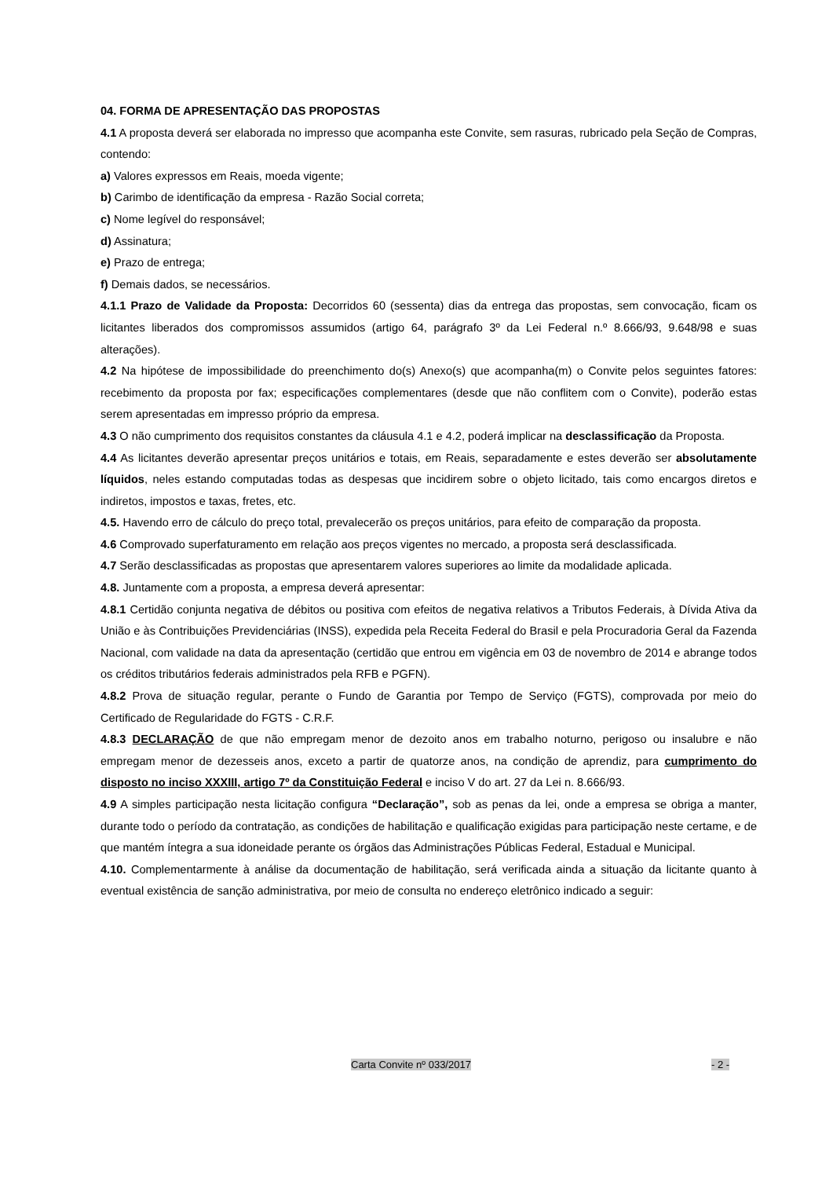04. FORMA DE APRESENTAÇÃO DAS PROPOSTAS
4.1 A proposta deverá ser elaborada no impresso que acompanha este Convite, sem rasuras, rubricado pela Seção de Compras, contendo:
a) Valores expressos em Reais, moeda vigente;
b) Carimbo de identificação da empresa - Razão Social correta;
c) Nome legível do responsável;
d) Assinatura;
e) Prazo de entrega;
f) Demais dados, se necessários.
4.1.1 Prazo de Validade da Proposta: Decorridos 60 (sessenta) dias da entrega das propostas, sem convocação, ficam os licitantes liberados dos compromissos assumidos (artigo 64, parágrafo 3º da Lei Federal n.º 8.666/93, 9.648/98 e suas alterações).
4.2 Na hipótese de impossibilidade do preenchimento do(s) Anexo(s) que acompanha(m) o Convite pelos seguintes fatores: recebimento da proposta por fax; especificações complementares (desde que não conflitem com o Convite), poderão estas serem apresentadas em impresso próprio da empresa.
4.3 O não cumprimento dos requisitos constantes da cláusula 4.1 e 4.2, poderá implicar na desclassificação da Proposta.
4.4 As licitantes deverão apresentar preços unitários e totais, em Reais, separadamente e estes deverão ser absolutamente líquidos, neles estando computadas todas as despesas que incidirem sobre o objeto licitado, tais como encargos diretos e indiretos, impostos e taxas, fretes, etc.
4.5. Havendo erro de cálculo do preço total, prevalecerão os preços unitários, para efeito de comparação da proposta.
4.6 Comprovado superfaturamento em relação aos preços vigentes no mercado, a proposta será desclassificada.
4.7 Serão desclassificadas as propostas que apresentarem valores superiores ao limite da modalidade aplicada.
4.8. Juntamente com a proposta, a empresa deverá apresentar:
4.8.1 Certidão conjunta negativa de débitos ou positiva com efeitos de negativa relativos a Tributos Federais, à Dívida Ativa da União e às Contribuições Previdenciárias (INSS), expedida pela Receita Federal do Brasil e pela Procuradoria Geral da Fazenda Nacional, com validade na data da apresentação (certidão que entrou em vigência em 03 de novembro de 2014 e abrange todos os créditos tributários federais administrados pela RFB e PGFN).
4.8.2 Prova de situação regular, perante o Fundo de Garantia por Tempo de Serviço (FGTS), comprovada por meio do Certificado de Regularidade do FGTS - C.R.F.
4.8.3 DECLARAÇÃO de que não empregam menor de dezoito anos em trabalho noturno, perigoso ou insalubre e não empregam menor de dezesseis anos, exceto a partir de quatorze anos, na condição de aprendiz, para cumprimento do disposto no inciso XXXIII, artigo 7º da Constituição Federal e inciso V do art. 27 da Lei n. 8.666/93.
4.9 A simples participação nesta licitação configura “Declaração”, sob as penas da lei, onde a empresa se obriga a manter, durante todo o período da contratação, as condições de habilitação e qualificação exigidas para participação neste certame, e de que mantém íntegra a sua idoneidade perante os órgãos das Administrações Públicas Federal, Estadual e Municipal.
4.10. Complementarmente à análise da documentação de habilitação, será verificada ainda a situação da licitante quanto à eventual existência de sanção administrativa, por meio de consulta no endereço eletrônico indicado a seguir:
Carta Convite nº 033/2017 - 2 -